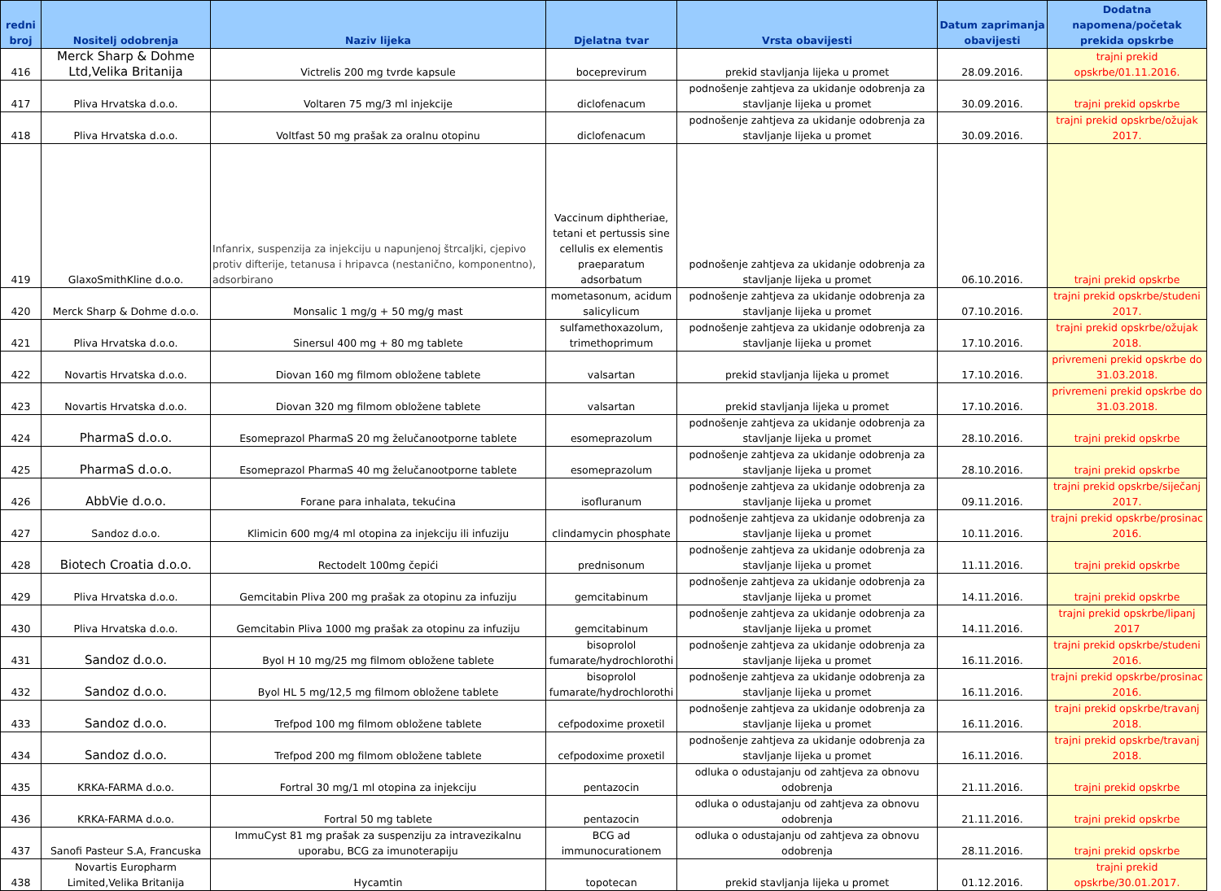| redni broj | Nositelj odobrenja | Naziv lijeka | Djelatna tvar | Vrsta obavijesti | Datum zaprimanja obavijesti | Dodatna napomena/početak prekida opskrbe |
| --- | --- | --- | --- | --- | --- | --- |
| 416 | Merck Sharp & Dohme Ltd,Velika Britanija | Victrelis 200 mg tvrde kapsule | boceprevirum | prekid stavljanja lijeka u promet | 28.09.2016. | trajni prekid opskrbe/01.11.2016. |
| 417 | Pliva Hrvatska d.o.o. | Voltaren 75 mg/3 ml injekcije | diclofenacum | podnošenje zahtjeva za ukidanje odobrenja za stavljanje lijeka u promet | 30.09.2016. | trajni prekid opskrbe |
| 418 | Pliva Hrvatska d.o.o. | Voltfast 50 mg prašak za oralnu otopinu | diclofenacum | podnošenje zahtjeva za ukidanje odobrenja za stavljanje lijeka u promet | 30.09.2016. | trajni prekid opskrbe/ožujak 2017. |
| 419 | GlaxoSmithKline d.o.o. | Infanrix, suspenzija za injekciju u napunjenoj štrcaljki, cjepivo protiv difterije, tetanusa i hripavca (nestanično, komponentno), adsorbirano | Vaccinum diphtheriae, tetani et pertussis sine cellulis ex elementis praeparatum adsorbatum | podnošenje zahtjeva za ukidanje odobrenja za stavljanje lijeka u promet | 06.10.2016. | trajni prekid opskrbe |
| 420 | Merck Sharp & Dohme d.o.o. | Monsalic 1 mg/g + 50 mg/g mast | mometasonum, acidum salicylicum | podnošenje zahtjeva za ukidanje odobrenja za stavljanje lijeka u promet | 07.10.2016. | trajni prekid opskrbe/studeni 2017. |
| 421 | Pliva Hrvatska d.o.o. | Sinersul 400 mg + 80 mg tablete | sulfamethoxazolum, trimethoprimum | podnošenje zahtjeva za ukidanje odobrenja za stavljanje lijeka u promet | 17.10.2016. | trajni prekid opskrbe/ožujak 2018. |
| 422 | Novartis Hrvatska d.o.o. | Diovan 160 mg filmom obložene tablete | valsartan | prekid stavljanja lijeka u promet | 17.10.2016. | privremeni prekid opskrbe do 31.03.2018. |
| 423 | Novartis Hrvatska d.o.o. | Diovan 320 mg filmom obložene tablete | valsartan | prekid stavljanja lijeka u promet | 17.10.2016. | privremeni prekid opskrbe do 31.03.2018. |
| 424 | PharmaS d.o.o. | Esomeprazol PharmaS 20 mg želučanootporne tablete | esomeprazolum | podnošenje zahtjeva za ukidanje odobrenja za stavljanje lijeka u promet | 28.10.2016. | trajni prekid opskrbe |
| 425 | PharmaS d.o.o. | Esomeprazol PharmaS 40 mg želučanootporne tablete | esomeprazolum | podnošenje zahtjeva za ukidanje odobrenja za stavljanje lijeka u promet | 28.10.2016. | trajni prekid opskrbe |
| 426 | AbbVie d.o.o. | Forane para inhalata, tekućina | isofluranum | podnošenje zahtjeva za ukidanje odobrenja za stavljanje lijeka u promet | 09.11.2016. | trajni prekid opskrbe/siječanj 2017. |
| 427 | Sandoz d.o.o. | Klimicin 600 mg/4 ml otopina za injekciju ili infuziju | clindamycin phosphate | podnošenje zahtjeva za ukidanje odobrenja za stavljanje lijeka u promet | 10.11.2016. | trajni prekid opskrbe/prosinac 2016. |
| 428 | Biotech Croatia d.o.o. | Rectodelt 100mg čepići | prednisonum | podnošenje zahtjeva za ukidanje odobrenja za stavljanje lijeka u promet | 11.11.2016. | trajni prekid opskrbe |
| 429 | Pliva Hrvatska d.o.o. | Gemcitabin Pliva 200 mg prašak za otopinu za infuziju | gemcitabinum | podnošenje zahtjeva za ukidanje odobrenja za stavljanje lijeka u promet | 14.11.2016. | trajni prekid opskrbe |
| 430 | Pliva Hrvatska d.o.o. | Gemcitabin Pliva 1000 mg prašak za otopinu za infuziju | gemcitabinum | podnošenje zahtjeva za ukidanje odobrenja za stavljanje lijeka u promet | 14.11.2016. | trajni prekid opskrbe/lipanj 2017 |
| 431 | Sandoz d.o.o. | Byol H 10 mg/25 mg filmom obložene tablete | bisoprolol fumarate/hydrochlorothi | podnošenje zahtjeva za ukidanje odobrenja za stavljanje lijeka u promet | 16.11.2016. | trajni prekid opskrbe/studeni 2016. |
| 432 | Sandoz d.o.o. | Byol HL 5 mg/12,5 mg filmom obložene tablete | bisoprolol fumarate/hydrochlorothi | podnošenje zahtjeva za ukidanje odobrenja za stavljanje lijeka u promet | 16.11.2016. | trajni prekid opskrbe/prosinac 2016. |
| 433 | Sandoz d.o.o. | Trefpod 100 mg filmom obložene tablete | cefpodoxime proxetil | podnošenje zahtjeva za ukidanje odobrenja za stavljanje lijeka u promet | 16.11.2016. | trajni prekid opskrbe/travanj 2018. |
| 434 | Sandoz d.o.o. | Trefpod 200 mg filmom obložene tablete | cefpodoxime proxetil | podnošenje zahtjeva za ukidanje odobrenja za stavljanje lijeka u promet | 16.11.2016. | trajni prekid opskrbe/travanj 2018. |
| 435 | KRKA-FARMA d.o.o. | Fortral 30 mg/1 ml otopina za injekciju | pentazocin | odluka o odustajanju od zahtjeva za obnovu odobrenja | 21.11.2016. | trajni prekid opskrbe |
| 436 | KRKA-FARMA d.o.o. | Fortral 50 mg tablete | pentazocin | odluka o odustajanju od zahtjeva za obnovu odobrenja | 21.11.2016. | trajni prekid opskrbe |
| 437 | Sanofi Pasteur S.A, Francuska | ImmuCyst 81 mg prašak za suspenziju za intravezikalnu uporabu, BCG za imunoterapiju | BCG ad immunocurationem | odluka o odustajanju od zahtjeva za obnovu odobrenja | 28.11.2016. | trajni prekid opskrbe |
| 438 | Novartis Europharm Limited,Velika Britanija | Hycamtin | topotecan | prekid stavljanja lijeka u promet | 01.12.2016. | trajni prekid opskrbe/30.01.2017. |